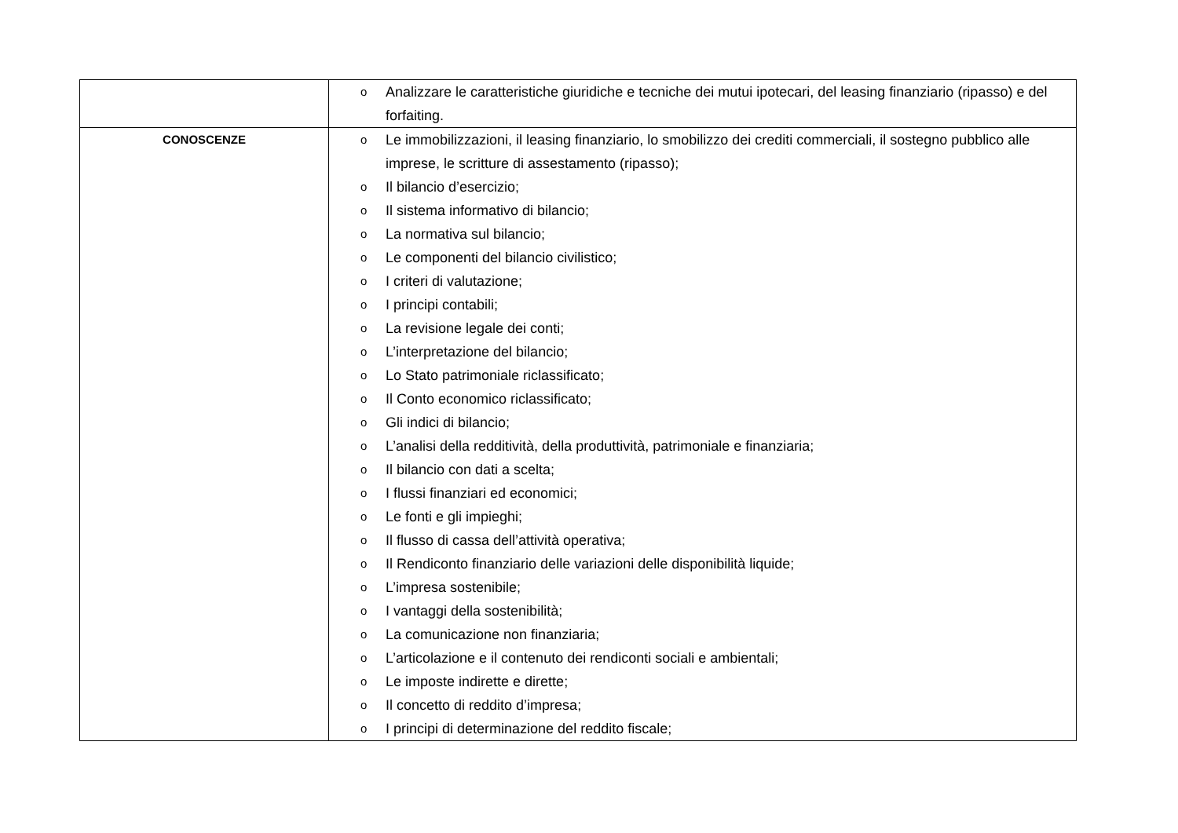| | o Analizzare le caratteristiche giuridiche e tecniche dei mutui ipotecari, del leasing finanziario (ripasso) e del forfaiting. |
| CONOSCENZE | o Le immobilizzazioni, il leasing finanziario, lo smobilizzo dei crediti commerciali, il sostegno pubblico alle imprese, le scritture di assestamento (ripasso); o Il bilancio d’esercizio; o Il sistema informativo di bilancio; o La normativa sul bilancio; o Le componenti del bilancio civilistico; o I criteri di valutazione; o I principi contabili; o La revisione legale dei conti; o L’interpretazione del bilancio; o Lo Stato patrimoniale riclassificato; o Il Conto economico riclassificato; o Gli indici di bilancio; o L’analisi della redditività, della produttività, patrimoniale e finanziaria; o Il bilancio con dati a scelta; o I flussi finanziari ed economici; o Le fonti e gli impieghi; o Il flusso di cassa dell’attività operativa; o Il Rendiconto finanziario delle variazioni delle disponibilità liquide; o L’impresa sostenibile; o I vantaggi della sostenibilità; o La comunicazione non finanziaria; o L’articolazione e il contenuto dei rendiconti sociali e ambientali; o Le imposte indirette e dirette; o Il concetto di reddito d’impresa; o I principi di determinazione del reddito fiscale; |